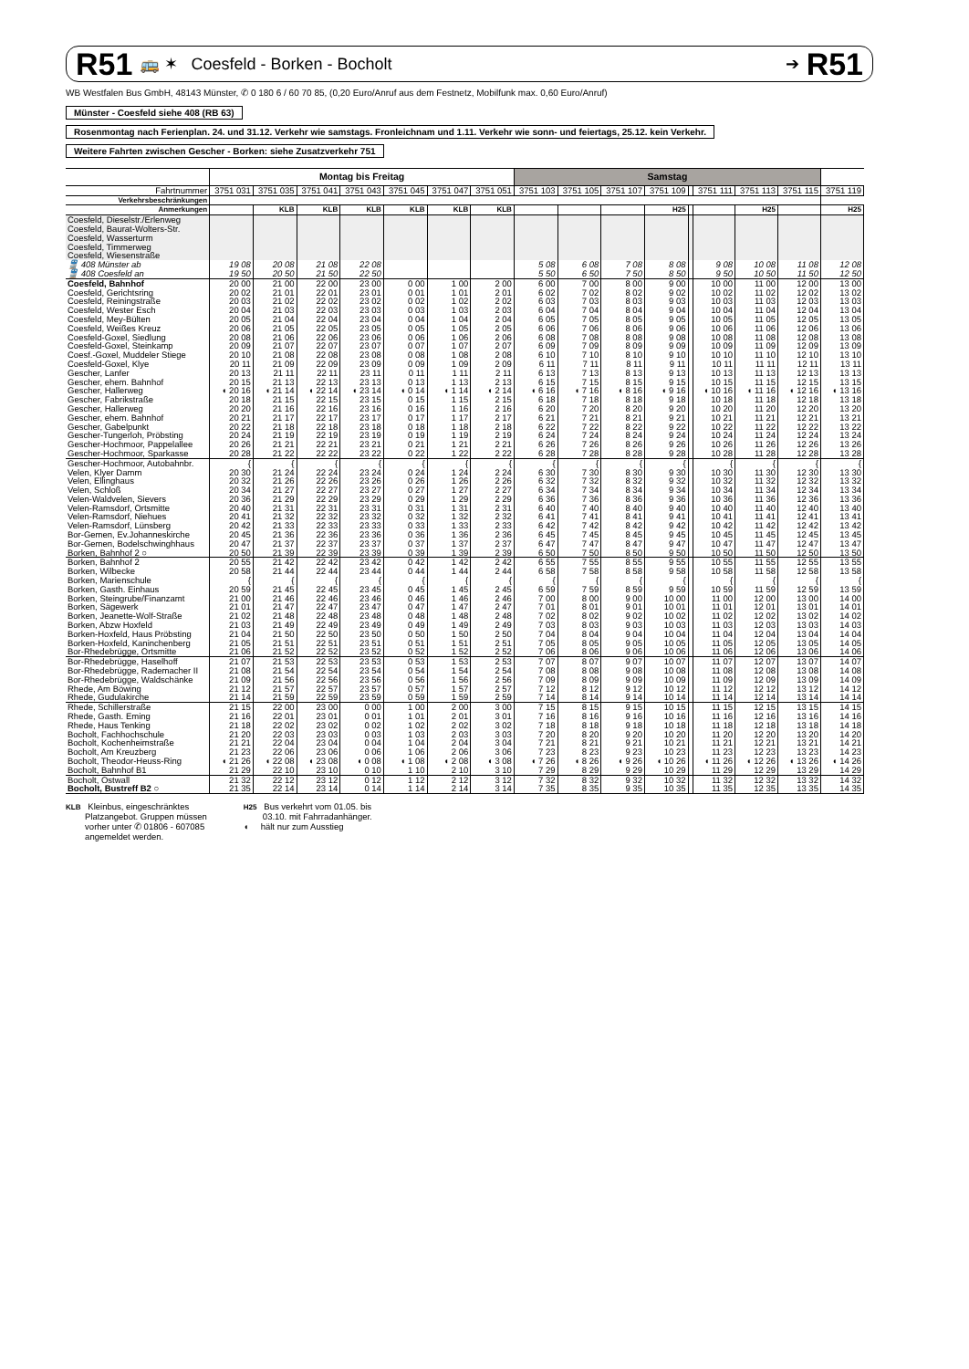R51 🚌 ✶ Coesfeld - Borken - Bocholt ➔ R51
WB Westfalen Bus GmbH, 48143 Münster, ✆ 0 180 6 / 60 70 85, (0,20 Euro/Anruf aus dem Festnetz, Mobilfunk max. 0,60 Euro/Anruf)
Münster - Coesfeld siehe 408 (RB 63)
Rosenmontag nach Ferienplan. 24. und 31.12. Verkehr wie samstags. Fronleichnam und 1.11. Verkehr wie sonn- und feiertags, 25.12. kein Verkehr.
Weitere Fahrten zwischen Gescher - Borken: siehe Zusatzverkehr 751
| | Montag bis Freitag | | | | | | | Samstag | | | | | | | | |
| --- | --- | --- | --- | --- | --- | --- | --- | --- | --- | --- | --- | --- | --- | --- | --- | --- |
| Fahrtnummer | 3751 031 | 3751 035 | 3751 041 | 3751 043 | 3751 045 | 3751 047 | 3751 051 | 3751 103 | 3751 105 | 3751 107 | 3751 109 | | 3751 111 | 3751 113 | 3751 115 | 3751 119 |
| Verkehrsbeschränkungen | | | | | | | | | | | | | | | | |
| Anmerkungen | | KLB | KLB | KLB | KLB | KLB | KLB | | | | H25 | | | H25 | | H25 |
| Coesfeld, Dieselstr./Erlenweg | | | | | | | | | | | | | | | | |
| Coesfeld, Baurat-Wolters-Str. | | | | | | | | | | | | | | | | |
| Coesfeld, Wasserturm | | | | | | | | | | | | | | | | |
| Coesfeld, Timmerweg | | | | | | | | | | | | | | | | |
| Coesfeld, Wiesenstraße | | | | | | | | | | | | | | | | |
| 🚆 408 Münster ab | 19 08 | 20 08 | 21 08 | 22 08 | | | | 5 08 | 6 08 | 7 08 | 8 08 | | 9 08 | 10 08 | 11 08 | 12 08 |
| 🚆 408 Coesfeld an | 19 50 | 20 50 | 21 50 | 22 50 | | | | 5 50 | 6 50 | 7 50 | 8 50 | | 9 50 | 10 50 | 11 50 | 12 50 |
| Coesfeld, Bahnhof | 20 00 | 21 00 | 22 00 | 23 00 | 0 00 | 1 00 | 2 00 | 6 00 | 7 00 | 8 00 | 9 00 | | 10 00 | 11 00 | 12 00 | 13 00 |
| Coesfeld, Gerichtsring | 20 02 | 21 01 | 22 01 | 23 01 | 0 01 | 1 01 | 2 01 | 6 02 | 7 02 | 8 02 | 9 02 | | 10 02 | 11 02 | 12 02 | 13 02 |
| Coesfeld, Reiningstraße | 20 03 | 21 02 | 22 02 | 23 02 | 0 02 | 1 02 | 2 02 | 6 03 | 7 03 | 8 03 | 9 03 | | 10 03 | 11 03 | 12 03 | 13 03 |
| Coesfeld, Wester Esch | 20 04 | 21 03 | 22 03 | 23 03 | 0 03 | 1 03 | 2 03 | 6 04 | 7 04 | 8 04 | 9 04 | | 10 04 | 11 04 | 12 04 | 13 04 |
| Coesfeld, Mey-Bülten | 20 05 | 21 04 | 22 04 | 23 04 | 0 04 | 1 04 | 2 04 | 6 05 | 7 05 | 8 05 | 9 05 | | 10 05 | 11 05 | 12 05 | 13 05 |
| Coesfeld, Weißes Kreuz | 20 06 | 21 05 | 22 05 | 23 05 | 0 05 | 1 05 | 2 05 | 6 06 | 7 06 | 8 06 | 9 06 | | 10 06 | 11 06 | 12 06 | 13 06 |
| Coesfeld-Goxel, Siedlung | 20 08 | 21 06 | 22 06 | 23 06 | 0 06 | 1 06 | 2 06 | 6 08 | 7 08 | 8 08 | 9 08 | | 10 08 | 11 08 | 12 08 | 13 08 |
| Coesfeld-Goxel, Steinkamp | 20 09 | 21 07 | 22 07 | 23 07 | 0 07 | 1 07 | 2 07 | 6 09 | 7 09 | 8 09 | 9 09 | | 10 09 | 11 09 | 12 09 | 13 09 |
| Coesf.-Goxel, Muddeler Stiege | 20 10 | 21 08 | 22 08 | 23 08 | 0 08 | 1 08 | 2 08 | 6 10 | 7 10 | 8 10 | 9 10 | | 10 10 | 11 10 | 12 10 | 13 10 |
| Coesfeld-Goxel, Klye | 20 11 | 21 09 | 22 09 | 23 09 | 0 09 | 1 09 | 2 09 | 6 11 | 7 11 | 8 11 | 9 11 | | 10 11 | 11 11 | 12 11 | 13 11 |
| Gescher, Lanfer | 20 13 | 21 11 | 22 11 | 23 11 | 0 11 | 1 11 | 2 11 | 6 13 | 7 13 | 8 13 | 9 13 | | 10 13 | 11 13 | 12 13 | 13 13 |
| Gescher, ehem. Bahnhof | 20 15 | 21 13 | 22 13 | 23 13 | 0 13 | 1 13 | 2 13 | 6 15 | 7 15 | 8 15 | 9 15 | | 10 15 | 11 15 | 12 15 | 13 15 |
| Gescher, Hallerweg | ◖ 20 16 | ◖ 21 14 | ◖ 22 14 | ◖ 23 14 | ◖ 0 14 | ◖ 1 14 | ◖ 2 14 | ◖ 6 16 | ◖ 7 16 | ◖ 8 16 | ◖ 9 16 | | ◖ 10 16 | ◖ 11 16 | ◖ 12 16 | ◖ 13 16 |
| Gescher, Fabrikstraße | 20 18 | 21 15 | 22 15 | 23 15 | 0 15 | 1 15 | 2 15 | 6 18 | 7 18 | 8 18 | 9 18 | | 10 18 | 11 18 | 12 18 | 13 18 |
| Gescher, Hallerweg | 20 20 | 21 16 | 22 16 | 23 16 | 0 16 | 1 16 | 2 16 | 6 20 | 7 20 | 8 20 | 9 20 | | 10 20 | 11 20 | 12 20 | 13 20 |
| Gescher, ehem. Bahnhof | 20 21 | 21 17 | 22 17 | 23 17 | 0 17 | 1 17 | 2 17 | 6 21 | 7 21 | 8 21 | 9 21 | | 10 21 | 11 21 | 12 21 | 13 21 |
| Gescher, Gabelpunkt | 20 22 | 21 18 | 22 18 | 23 18 | 0 18 | 1 18 | 2 18 | 6 22 | 7 22 | 8 22 | 9 22 | | 10 22 | 11 22 | 12 22 | 13 22 |
| Gescher-Tungerloh, Pröbsting | 20 24 | 21 19 | 22 19 | 23 19 | 0 19 | 1 19 | 2 19 | 6 24 | 7 24 | 8 24 | 9 24 | | 10 24 | 11 24 | 12 24 | 13 24 |
| Gescher-Hochmoor, Pappelallee | 20 26 | 21 21 | 22 21 | 23 21 | 0 21 | 1 21 | 2 21 | 6 26 | 7 26 | 8 26 | 9 26 | | 10 26 | 11 26 | 12 26 | 13 26 |
| Gescher-Hochmoor, Sparkasse | 20 28 | 21 22 | 22 22 | 23 22 | 0 22 | 1 22 | 2 22 | 6 28 | 7 28 | 8 28 | 9 28 | | 10 28 | 11 28 | 12 28 | 13 28 |
| Gescher-Hochmoor, Autobahnbr. | { | { | { | { | { | { | { | { | { | { | { | | { | { | { | { |
| Velen, Klyer Damm | 20 30 | 21 24 | 22 24 | 23 24 | 0 24 | 1 24 | 2 24 | 6 30 | 7 30 | 8 30 | 9 30 | | 10 30 | 11 30 | 12 30 | 13 30 |
| Velen, Ellinghaus | 20 32 | 21 26 | 22 26 | 23 26 | 0 26 | 1 26 | 2 26 | 6 32 | 7 32 | 8 32 | 9 32 | | 10 32 | 11 32 | 12 32 | 13 32 |
| Velen, Schloß | 20 34 | 21 27 | 22 27 | 23 27 | 0 27 | 1 27 | 2 27 | 6 34 | 7 34 | 8 34 | 9 34 | | 10 34 | 11 34 | 12 34 | 13 34 |
| Velen-Waldvelen, Sievers | 20 36 | 21 29 | 22 29 | 23 29 | 0 29 | 1 29 | 2 29 | 6 36 | 7 36 | 8 36 | 9 36 | | 10 36 | 11 36 | 12 36 | 13 36 |
| Velen-Ramsdorf, Ortsmitte | 20 40 | 21 31 | 22 31 | 23 31 | 0 31 | 1 31 | 2 31 | 6 40 | 7 40 | 8 40 | 9 40 | | 10 40 | 11 40 | 12 40 | 13 40 |
| Velen-Ramsdorf, Niehues | 20 41 | 21 32 | 22 32 | 23 32 | 0 32 | 1 32 | 2 32 | 6 41 | 7 41 | 8 41 | 9 41 | | 10 41 | 11 41 | 12 41 | 13 41 |
| Velen-Ramsdorf, Lünsberg | 20 42 | 21 33 | 22 33 | 23 33 | 0 33 | 1 33 | 2 33 | 6 42 | 7 42 | 8 42 | 9 42 | | 10 42 | 11 42 | 12 42 | 13 42 |
| Bor-Gemen, Ev.Johanneskirche | 20 45 | 21 36 | 22 36 | 23 36 | 0 36 | 1 36 | 2 36 | 6 45 | 7 45 | 8 45 | 9 45 | | 10 45 | 11 45 | 12 45 | 13 45 |
| Bor-Gemen, Bodelschwinghhaus | 20 47 | 21 37 | 22 37 | 23 37 | 0 37 | 1 37 | 2 37 | 6 47 | 7 47 | 8 47 | 9 47 | | 10 47 | 11 47 | 12 47 | 13 47 |
| Borken, Bahnhof 2 ○ | 20 50 | 21 39 | 22 39 | 23 39 | 0 39 | 1 39 | 2 39 | 6 50 | 7 50 | 8 50 | 9 50 | | 10 50 | 11 50 | 12 50 | 13 50 |
| Borken, Bahnhof 2 | 20 55 | 21 42 | 22 42 | 23 42 | 0 42 | 1 42 | 2 42 | 6 55 | 7 55 | 8 55 | 9 55 | | 10 55 | 11 55 | 12 55 | 13 55 |
| Borken, Wilbecke | 20 58 | 21 44 | 22 44 | 23 44 | 0 44 | 1 44 | 2 44 | 6 58 | 7 58 | 8 58 | 9 58 | | 10 58 | 11 58 | 12 58 | 13 58 |
| Borken, Marienschule | { | { | { | { | { | { | { | { | { | { | { | | { | { | { | { |
| Borken, Gasth. Einhaus | 20 59 | 21 45 | 22 45 | 23 45 | 0 45 | 1 45 | 2 45 | 6 59 | 7 59 | 8 59 | 9 59 | | 10 59 | 11 59 | 12 59 | 13 59 |
| Borken, Steingrube/Finanzamt | 21 00 | 21 46 | 22 46 | 23 46 | 0 46 | 1 46 | 2 46 | 7 00 | 8 00 | 9 00 | 10 00 | | 11 00 | 12 00 | 13 00 | 14 00 |
| Borken, Sägewerk | 21 01 | 21 47 | 22 47 | 23 47 | 0 47 | 1 47 | 2 47 | 7 01 | 8 01 | 9 01 | 10 01 | | 11 01 | 12 01 | 13 01 | 14 01 |
| Borken, Jeanette-Wolf-Straße | 21 02 | 21 48 | 22 48 | 23 48 | 0 48 | 1 48 | 2 48 | 7 02 | 8 02 | 9 02 | 10 02 | | 11 02 | 12 02 | 13 02 | 14 02 |
| Borken, Abzw Hoxfeld | 21 03 | 21 49 | 22 49 | 23 49 | 0 49 | 1 49 | 2 49 | 7 03 | 8 03 | 9 03 | 10 03 | | 11 03 | 12 03 | 13 03 | 14 03 |
| Borken-Hoxfeld, Haus Pröbsting | 21 04 | 21 50 | 22 50 | 23 50 | 0 50 | 1 50 | 2 50 | 7 04 | 8 04 | 9 04 | 10 04 | | 11 04 | 12 04 | 13 04 | 14 04 |
| Borken-Hoxfeld, Kaninchenberg | 21 05 | 21 51 | 22 51 | 23 51 | 0 51 | 1 51 | 2 51 | 7 05 | 8 05 | 9 05 | 10 05 | | 11 05 | 12 05 | 13 05 | 14 05 |
| Bor-Rhedebrügge, Ortsmitte | 21 06 | 21 52 | 22 52 | 23 52 | 0 52 | 1 52 | 2 52 | 7 06 | 8 06 | 9 06 | 10 06 | | 11 06 | 12 06 | 13 06 | 14 06 |
| Bor-Rhedebrügge, Haselhoff | 21 07 | 21 53 | 22 53 | 23 53 | 0 53 | 1 53 | 2 53 | 7 07 | 8 07 | 9 07 | 10 07 | | 11 07 | 12 07 | 13 07 | 14 07 |
| Bor-Rhedebrügge, Rademacher II | 21 08 | 21 54 | 22 54 | 23 54 | 0 54 | 1 54 | 2 54 | 7 08 | 8 08 | 9 08 | 10 08 | | 11 08 | 12 08 | 13 08 | 14 08 |
| Bor-Rhedebrügge, Waldschänke | 21 09 | 21 56 | 22 56 | 23 56 | 0 56 | 1 56 | 2 56 | 7 09 | 8 09 | 9 09 | 10 09 | | 11 09 | 12 09 | 13 09 | 14 09 |
| Rhede, Am Böwing | 21 12 | 21 57 | 22 57 | 23 57 | 0 57 | 1 57 | 2 57 | 7 12 | 8 12 | 9 12 | 10 12 | | 11 12 | 12 12 | 13 12 | 14 12 |
| Rhede, Gudulakirche | 21 14 | 21 59 | 22 59 | 23 59 | 0 59 | 1 59 | 2 59 | 7 14 | 8 14 | 9 14 | 10 14 | | 11 14 | 12 14 | 13 14 | 14 14 |
| Rhede, Schillerstraße | 21 15 | 22 00 | 23 00 | 0 00 | 1 00 | 2 00 | 3 00 | 7 15 | 8 15 | 9 15 | 10 15 | | 11 15 | 12 15 | 13 15 | 14 15 |
| Rhede, Gasth. Eming | 21 16 | 22 01 | 23 01 | 0 01 | 1 01 | 2 01 | 3 01 | 7 16 | 8 16 | 9 16 | 10 16 | | 11 16 | 12 16 | 13 16 | 14 16 |
| Rhede, Haus Tenking | 21 18 | 22 02 | 23 02 | 0 02 | 1 02 | 2 02 | 3 02 | 7 18 | 8 18 | 9 18 | 10 18 | | 11 18 | 12 18 | 13 18 | 14 18 |
| Bocholt, Fachhochschule | 21 20 | 22 03 | 23 03 | 0 03 | 1 03 | 2 03 | 3 03 | 7 20 | 8 20 | 9 20 | 10 20 | | 11 20 | 12 20 | 13 20 | 14 20 |
| Bocholt, Kochenheimstraße | 21 21 | 22 04 | 23 04 | 0 04 | 1 04 | 2 04 | 3 04 | 7 21 | 8 21 | 9 21 | 10 21 | | 11 21 | 12 21 | 13 21 | 14 21 |
| Bocholt, Am Kreuzberg | 21 23 | 22 06 | 23 06 | 0 06 | 1 06 | 2 06 | 3 06 | 7 23 | 8 23 | 9 23 | 10 23 | | 11 23 | 12 23 | 13 23 | 14 23 |
| Bocholt, Theodor-Heuss-Ring | ◖ 21 26 | ◖ 22 08 | ◖ 23 08 | ◖ 0 08 | ◖ 1 08 | ◖ 2 08 | ◖ 3 08 | ◖ 7 26 | ◖ 8 26 | ◖ 9 26 | ◖ 10 26 | | ◖ 11 26 | ◖ 12 26 | ◖ 13 26 | ◖ 14 26 |
| Bocholt, Bahnhof B1 | 21 29 | 22 10 | 23 10 | 0 10 | 1 10 | 2 10 | 3 10 | 7 29 | 8 29 | 9 29 | 10 29 | | 11 29 | 12 29 | 13 29 | 14 29 |
| Bocholt, Ostwall | 21 32 | 22 12 | 23 12 | 0 12 | 1 12 | 2 12 | 3 12 | 7 32 | 8 32 | 9 32 | 10 32 | | 11 32 | 12 32 | 13 32 | 14 32 |
| Bocholt, Bustreff B2 ○ | 21 35 | 22 14 | 23 14 | 0 14 | 1 14 | 2 14 | 3 14 | 7 35 | 8 35 | 9 35 | 10 35 | | 11 35 | 12 35 | 13 35 | 14 35 |
KLB Kleinbus, eingeschränktes
Platzangebot. Gruppen müssen
vorher unter ✆ 01806 - 607085
angemeldet werden.
H25 Bus verkehrt vom 01.05. bis
03.10. mit Fahrradanhänger.
◖ hält nur zum Ausstieg